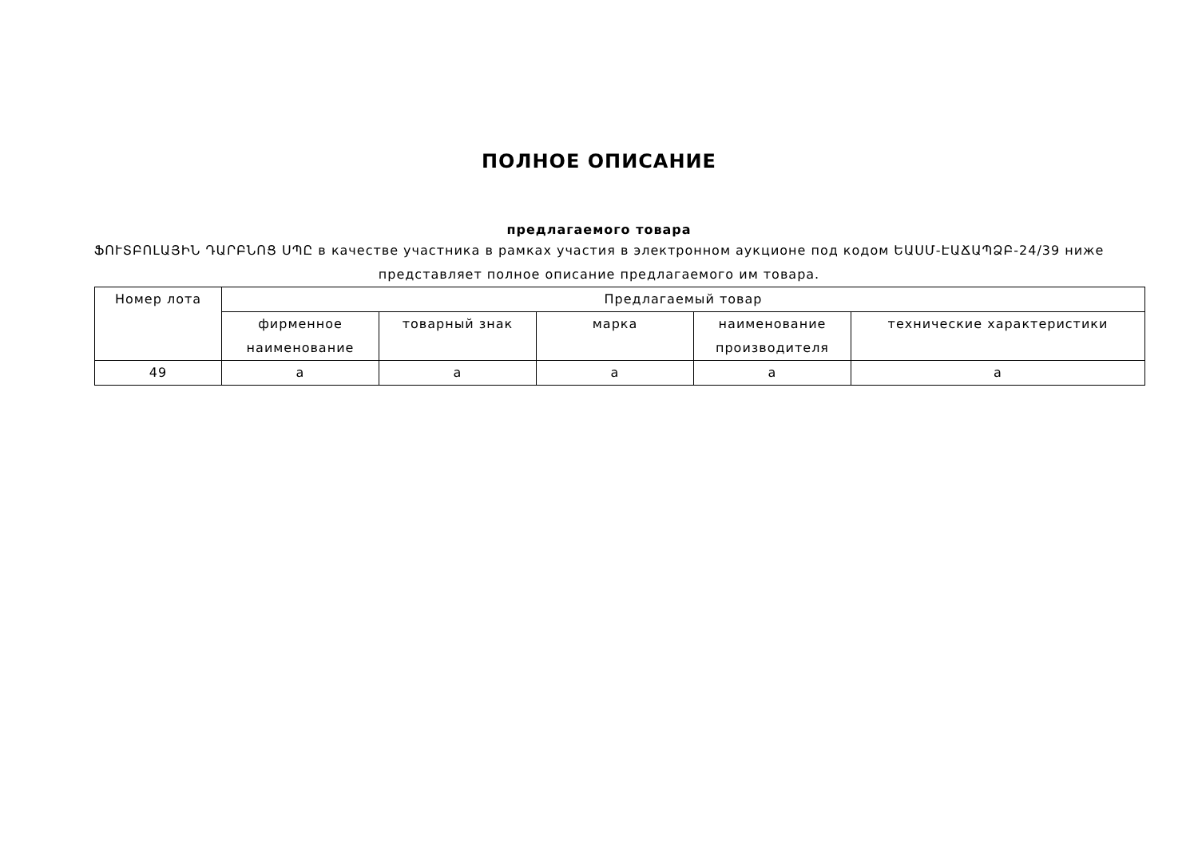ПОЛНОЕ ОПИСАНИЕ
предлагаемого товара
ՖՈՒՏԲՈԼԱՅԻՆ ԴԱՐԲՆՈՑ ՍՊԸ в качестве участника в рамках участия в электронном аукционе под кодом ԵԱՍՄ-ԷԱՃԱՊՁԲ-24/39 ниже представляет полное описание предлагаемого им товара.
| Номер лота | Предлагаемый товар | | | | |
| --- | --- | --- | --- | --- | --- |
| | фирменное наименование | товарный знак | марка | наименование производителя | технические характеристики |
| 49 | a | a | a | a | a |